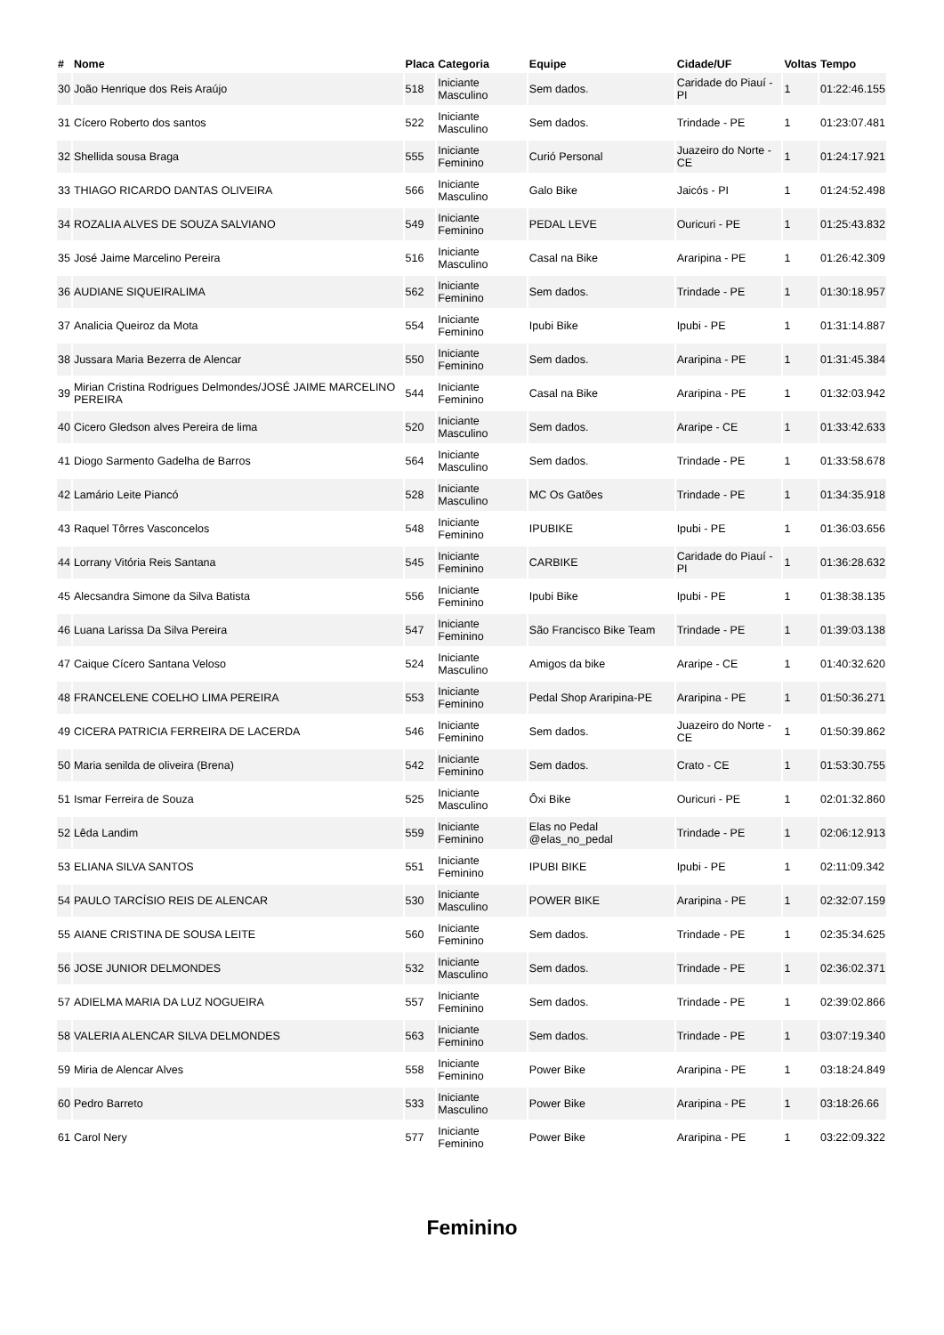| # | Nome | Placa | Categoria | Equipe | Cidade/UF | Voltas | Tempo |
| --- | --- | --- | --- | --- | --- | --- | --- |
| 30 | João Henrique dos Reis Araújo | 518 | Iniciante Masculino | Sem dados. | Caridade do Piauí - PI | 1 | 01:22:46.155 |
| 31 | Cícero Roberto dos santos | 522 | Iniciante Masculino | Sem dados. | Trindade - PE | 1 | 01:23:07.481 |
| 32 | Shellida sousa Braga | 555 | Iniciante Feminino | Curió Personal | Juazeiro do Norte - CE | 1 | 01:24:17.921 |
| 33 | THIAGO RICARDO DANTAS OLIVEIRA | 566 | Iniciante Masculino | Galo Bike | Jaicós - PI | 1 | 01:24:52.498 |
| 34 | ROZALIA ALVES DE SOUZA SALVIANO | 549 | Iniciante Feminino | PEDAL LEVE | Ouricuri - PE | 1 | 01:25:43.832 |
| 35 | José Jaime Marcelino Pereira | 516 | Iniciante Masculino | Casal na Bike | Araripina - PE | 1 | 01:26:42.309 |
| 36 | AUDIANE SIQUEIRALIMA | 562 | Iniciante Feminino | Sem dados. | Trindade - PE | 1 | 01:30:18.957 |
| 37 | Analicia Queiroz da Mota | 554 | Iniciante Feminino | Ipubi Bike | Ipubi - PE | 1 | 01:31:14.887 |
| 38 | Jussara Maria Bezerra de Alencar | 550 | Iniciante Feminino | Sem dados. | Araripina - PE | 1 | 01:31:45.384 |
| 39 | Mirian Cristina Rodrigues Delmondes/JOSÉ JAIME MARCELINO PEREIRA | 544 | Iniciante Feminino | Casal na Bike | Araripina - PE | 1 | 01:32:03.942 |
| 40 | Cicero Gledson alves Pereira de lima | 520 | Iniciante Masculino | Sem dados. | Araripe - CE | 1 | 01:33:42.633 |
| 41 | Diogo Sarmento Gadelha de Barros | 564 | Iniciante Masculino | Sem dados. | Trindade - PE | 1 | 01:33:58.678 |
| 42 | Lamário Leite Piancó | 528 | Iniciante Masculino | MC Os Gatões | Trindade - PE | 1 | 01:34:35.918 |
| 43 | Raquel Tôrres Vasconcelos | 548 | Iniciante Feminino | IPUBIKE | Ipubi - PE | 1 | 01:36:03.656 |
| 44 | Lorrany Vitória Reis Santana | 545 | Iniciante Feminino | CARBIKE | Caridade do Piauí - PI | 1 | 01:36:28.632 |
| 45 | Alecsandra Simone da Silva Batista | 556 | Iniciante Feminino | Ipubi Bike | Ipubi - PE | 1 | 01:38:38.135 |
| 46 | Luana Larissa Da Silva Pereira | 547 | Iniciante Feminino | São Francisco Bike Team | Trindade - PE | 1 | 01:39:03.138 |
| 47 | Caique Cícero Santana Veloso | 524 | Iniciante Masculino | Amigos da bike | Araripe - CE | 1 | 01:40:32.620 |
| 48 | FRANCELENE COELHO LIMA PEREIRA | 553 | Iniciante Feminino | Pedal Shop Araripina-PE | Araripina - PE | 1 | 01:50:36.271 |
| 49 | CICERA PATRICIA FERREIRA DE LACERDA | 546 | Iniciante Feminino | Sem dados. | Juazeiro do Norte - CE | 1 | 01:50:39.862 |
| 50 | Maria senilda de oliveira (Brena) | 542 | Iniciante Feminino | Sem dados. | Crato - CE | 1 | 01:53:30.755 |
| 51 | Ismar Ferreira de Souza | 525 | Iniciante Masculino | Ôxi Bike | Ouricuri - PE | 1 | 02:01:32.860 |
| 52 | Lêda Landim | 559 | Iniciante Feminino | Elas no Pedal @elas_no_pedal | Trindade - PE | 1 | 02:06:12.913 |
| 53 | ELIANA SILVA SANTOS | 551 | Iniciante Feminino | IPUBI BIKE | Ipubi - PE | 1 | 02:11:09.342 |
| 54 | PAULO TARCÍSIO REIS DE ALENCAR | 530 | Iniciante Masculino | POWER BIKE | Araripina - PE | 1 | 02:32:07.159 |
| 55 | AIANE CRISTINA DE SOUSA LEITE | 560 | Iniciante Feminino | Sem dados. | Trindade - PE | 1 | 02:35:34.625 |
| 56 | JOSE JUNIOR DELMONDES | 532 | Iniciante Masculino | Sem dados. | Trindade - PE | 1 | 02:36:02.371 |
| 57 | ADIELMA MARIA DA LUZ NOGUEIRA | 557 | Iniciante Feminino | Sem dados. | Trindade - PE | 1 | 02:39:02.866 |
| 58 | VALERIA ALENCAR SILVA DELMONDES | 563 | Iniciante Feminino | Sem dados. | Trindade - PE | 1 | 03:07:19.340 |
| 59 | Miria de Alencar Alves | 558 | Iniciante Feminino | Power Bike | Araripina - PE | 1 | 03:18:24.849 |
| 60 | Pedro Barreto | 533 | Iniciante Masculino | Power Bike | Araripina - PE | 1 | 03:18:26.66 |
| 61 | Carol Nery | 577 | Iniciante Feminino | Power Bike | Araripina - PE | 1 | 03:22:09.322 |
Feminino